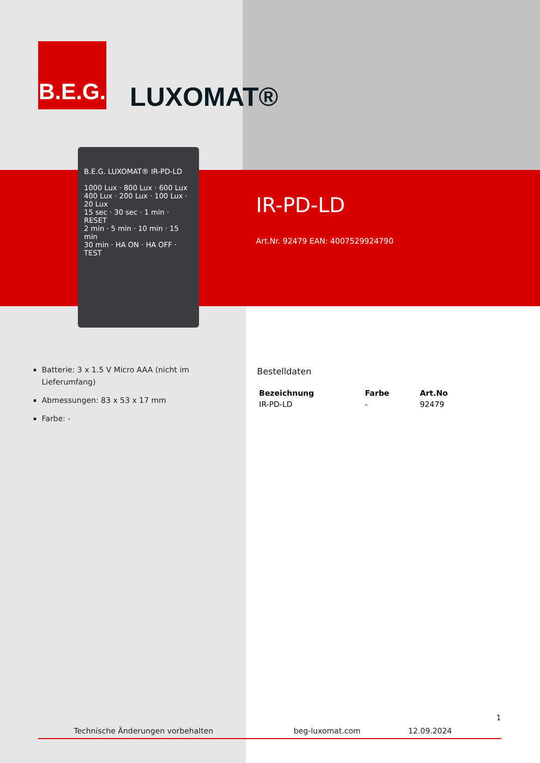B.E.G.
LUXOMAT®
B.E.G. LUXOMAT® IR-PD-LD
1000 Lux · 800 Lux · 600 Lux
400 Lux · 200 Lux · 100 Lux · 20 Lux
15 sec · 30 sec · 1 min · RESET
2 min · 5 min · 10 min · 15 min
30 min · HA ON · HA OFF · TEST
IR-PD-LD
Art.Nr. 92479 EAN: 4007529924790
Batterie: 3 x 1.5 V Micro AAA (nicht im Lieferumfang)
Abmessungen: 83 x 53 x 17 mm
Farbe: -
Bestelldaten
| Bezeichnung | Farbe | Art.No |
| --- | --- | --- |
| IR-PD-LD | - | 92479 |
1
Technische Änderungen vorbehalten
beg-luxomat.com 12.09.2024